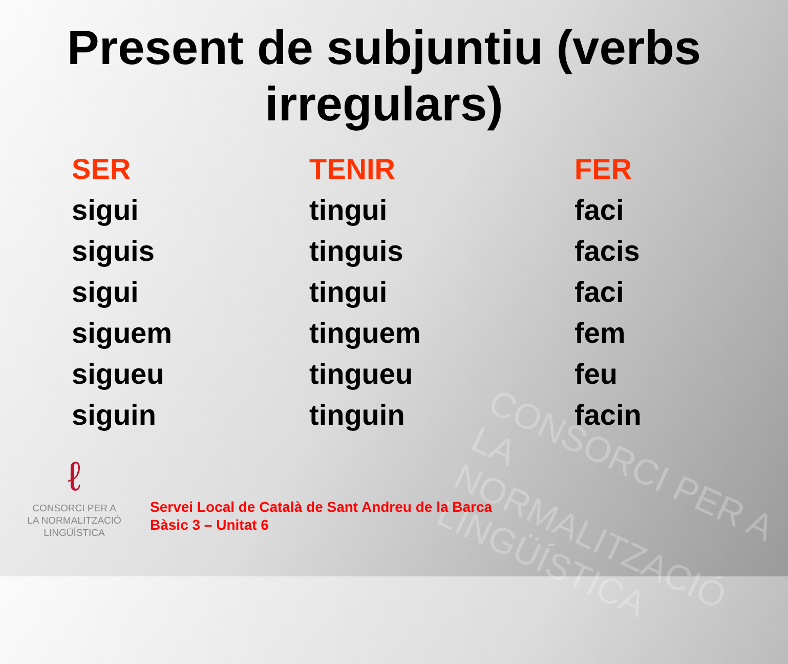CONSORCI PER A
LA NORMALITZACIÓ
LINGÜÍSTICA
Present de subjuntiu (verbs
irregulars)
| SER | TENIR | FER |
| --- | --- | --- |
| sigui | tingui | faci |
| siguis | tinguis | facis |
| sigui | tingui | faci |
| siguem | tinguem | fem |
| sigueu | tingueu | feu |
| siguin | tinguin | facin |
ℓ
CONSORCI PER A
LA NORMALITZACIÓ
LINGÜÍSTICA
Servei Local de Català de Sant Andreu de la Barca
Bàsic 3 – Unitat 6